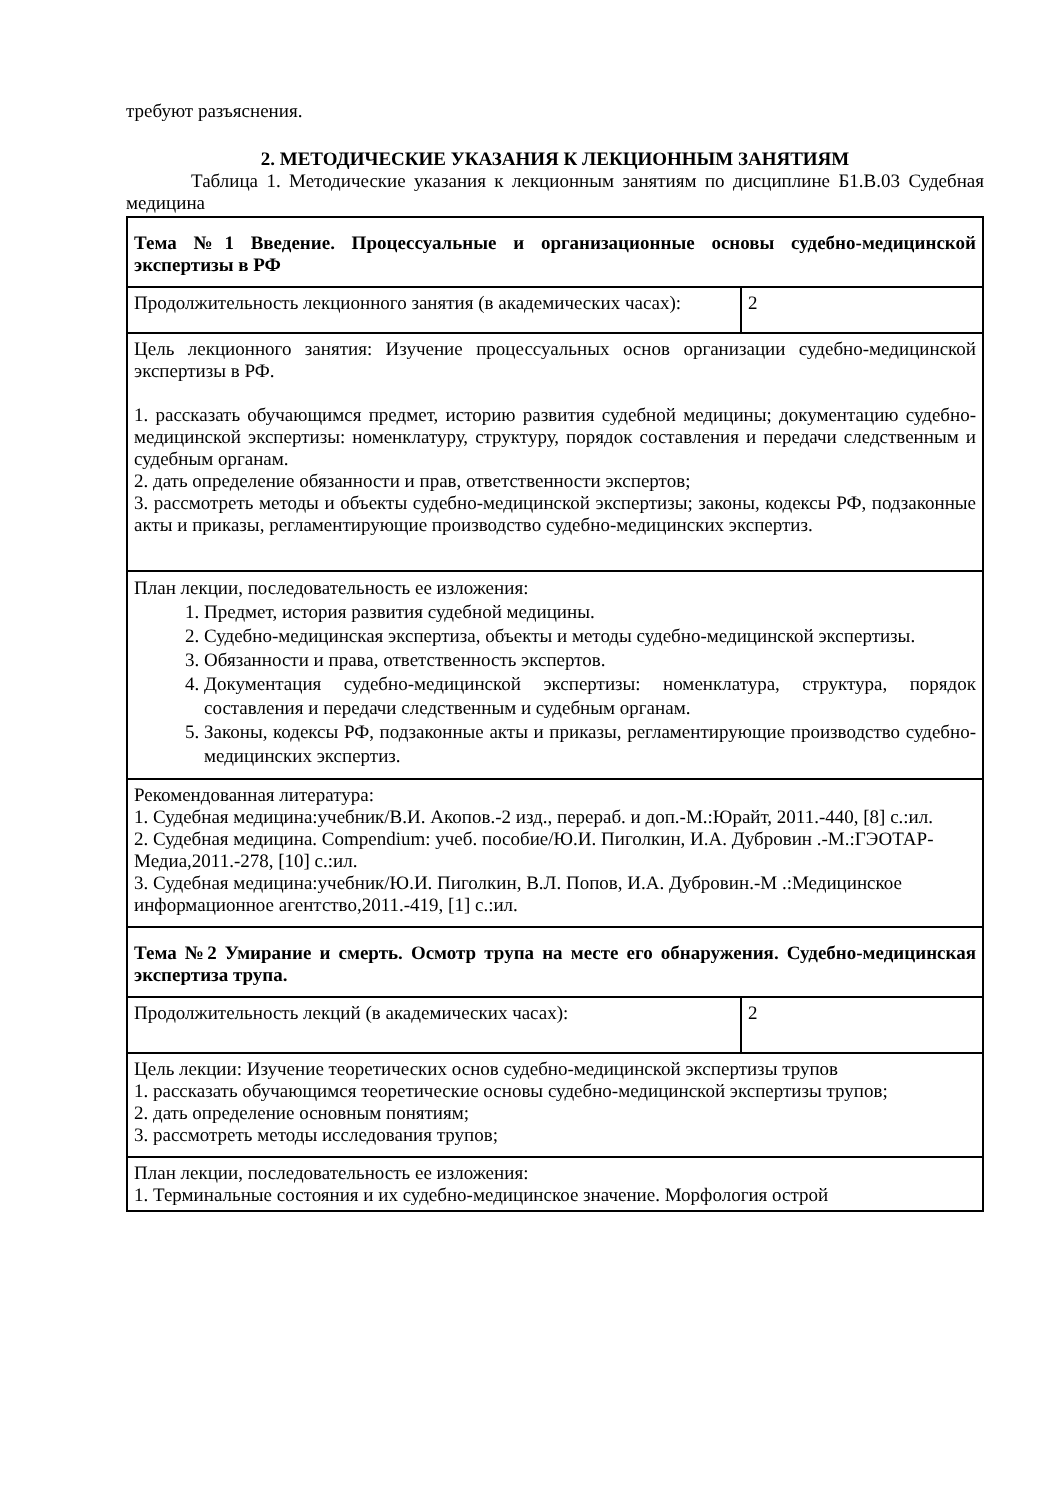требуют разъяснения.
2. МЕТОДИЧЕСКИЕ УКАЗАНИЯ К ЛЕКЦИОННЫМ ЗАНЯТИЯМ
Таблица 1. Методические указания к лекционным занятиям по дисциплине Б1.В.03 Судебная медицина
| Тема №1 Введение. Процессуальные и организационные основы судебно-медицинской экспертизы в РФ | |
| Продолжительность лекционного занятия (в академических часах): | 2 |
| Цель лекционного занятия: Изучение процессуальных основ организации судебно-медицинской экспертизы в РФ. 1. рассказать обучающимся предмет, историю развития судебной медицины; документацию судебно-медицинской экспертизы: номенклатуру, структуру, порядок составления и передачи следственным и судебным органам. 2. дать определение обязанности и прав, ответственности экспертов; 3. рассмотреть методы и объекты судебно-медицинской экспертизы; законы, кодексы РФ, подзаконные акты и приказы, регламентирующие производство судебно-медицинских экспертиз. | |
| План лекции, последовательность ее изложения: 1. Предмет, история развития судебной медицины. 2. Судебно-медицинская экспертиза, объекты и методы судебно-медицинской экспертизы. 3. Обязанности и права, ответственность экспертов. 4. Документация судебно-медицинской экспертизы: номенклатура, структура, порядок составления и передачи следственным и судебным органам. 5. Законы, кодексы РФ, подзаконные акты и приказы, регламентирующие производство судебно-медицинских экспертиз. | |
| Рекомендованная литература: 1. Судебная медицина:учебник/В.И. Акопов.-2 изд., перераб. и доп.-М.:Юрайт, 2011.-440, [8] с.:ил. 2. Судебная медицина. Compendium: учеб. пособие/Ю.И. Пиголкин, И.А. Дубровин .-М.:ГЭОТАР-Медиа,2011.-278, [10] с.:ил. 3. Судебная медицина:учебник/Ю.И. Пиголкин, В.Л. Попов, И.А. Дубровин.-М .:Медицинское информационное агентство,2011.-419, [1] с.:ил. | |
| Тема №2 Умирание и смерть. Осмотр трупа на месте его обнаружения. Судебно-медицинская экспертиза трупа. | |
| Продолжительность лекций (в академических часах): | 2 |
| Цель лекции: Изучение теоретических основ судебно-медицинской экспертизы трупов 1. рассказать обучающимся теоретические основы судебно-медицинской экспертизы трупов; 2. дать определение основным понятиям; 3. рассмотреть методы исследования трупов; | |
| План лекции, последовательность ее изложения: 1. Терминальные состояния и их судебно-медицинское значение. Морфология острой | |